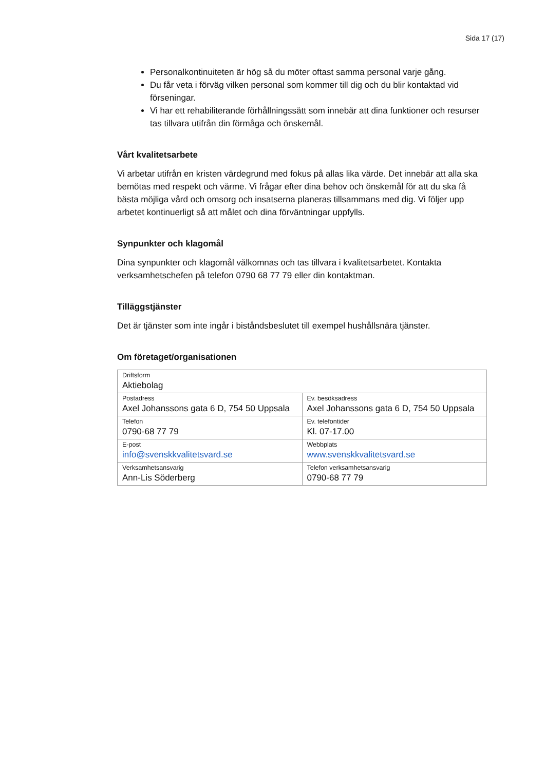Sida 17 (17)
Personalkontinuiteten är hög så du möter oftast samma personal varje gång.
Du får veta i förväg vilken personal som kommer till dig och du blir kontaktad vid förseningar.
Vi har ett rehabiliterande förhållningssätt som innebär att dina funktioner och resurser tas tillvara utifrån din förmåga och önskemål.
Vårt kvalitetsarbete
Vi arbetar utifrån en kristen värdegrund med fokus på allas lika värde. Det innebär att alla ska bemötas med respekt och värme. Vi frågar efter dina behov och önskemål för att du ska få bästa möjliga vård och omsorg och insatserna planeras tillsammans med dig. Vi följer upp arbetet kontinuerligt så att målet och dina förväntningar uppfylls.
Synpunkter och klagomål
Dina synpunkter och klagomål välkomnas och tas tillvara i kvalitetsarbetet. Kontakta verksamhetschefen på telefon 0790 68 77 79 eller din kontaktman.
Tilläggstjänster
Det är tjänster som inte ingår i biståndsbeslutet till exempel hushållsnära tjänster.
Om företaget/organisationen
| Driftsform Aktiebolag | |
| Postadress Axel Johanssons gata 6 D, 754 50 Uppsala | Ev. besöksadress Axel Johanssons gata 6 D, 754 50 Uppsala |
| Telefon 0790-68 77 79 | Ev. telefontider Kl. 07-17.00 |
| E-post info@svenskkvalitetsvard.se | Webbplats www.svenskkvalitetsvard.se |
| Verksamhetsansvarig Ann-Lis Söderberg | Telefon verksamhetsansvarig 0790-68 77 79 |